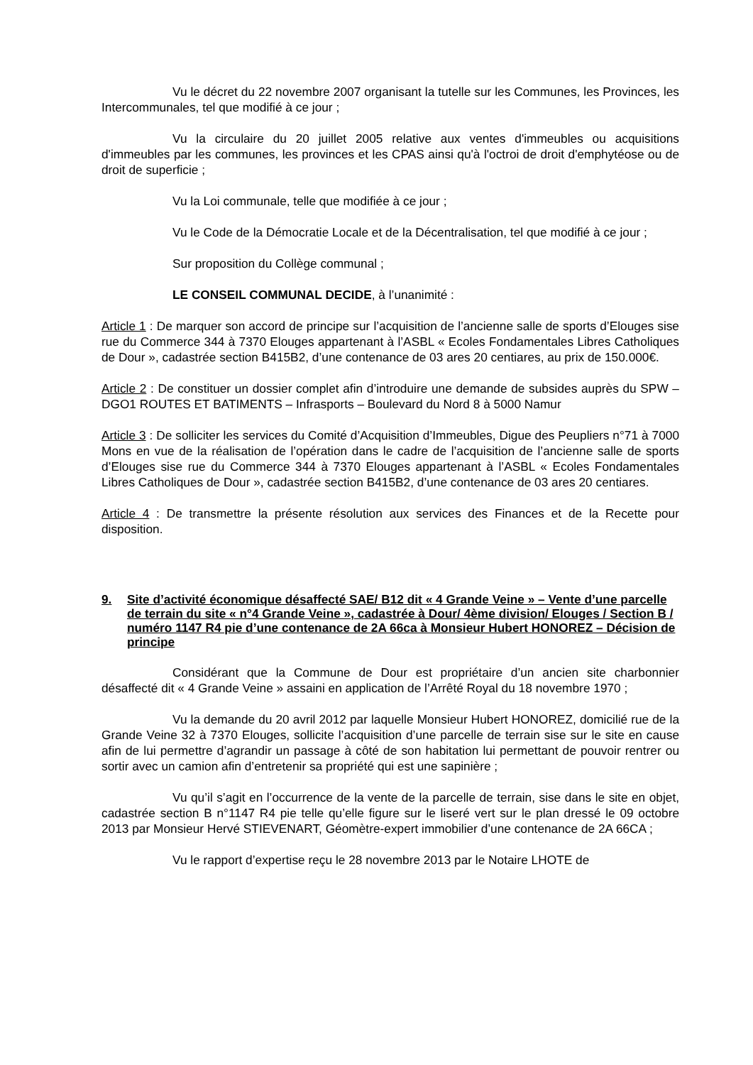Vu le décret du 22 novembre 2007 organisant la tutelle sur les Communes, les Provinces, les Intercommunales, tel que modifié à ce jour ;
Vu la circulaire du 20 juillet 2005 relative aux ventes d'immeubles ou acquisitions d'immeubles par les communes, les provinces et les CPAS ainsi qu'à l'octroi de droit d'emphytéose ou de droit de superficie ;
Vu la Loi communale, telle que modifiée à ce jour ;
Vu le Code de la Démocratie Locale et de la Décentralisation, tel que modifié à ce jour ;
Sur proposition du Collège communal ;
LE CONSEIL COMMUNAL DECIDE, à l’unanimité :
Article 1 : De marquer son accord de principe sur l’acquisition de l’ancienne salle de sports d’Elouges sise rue du Commerce 344 à 7370 Elouges appartenant à l’ASBL « Ecoles Fondamentales Libres Catholiques de Dour », cadastrée section B415B2, d’une contenance de 03 ares 20 centiares, au prix de 150.000€.
Article 2 : De constituer un dossier complet afin d’introduire une demande de subsides auprès du SPW – DGO1 ROUTES ET BATIMENTS – Infrasports – Boulevard du Nord 8 à 5000 Namur
Article 3 : De solliciter les services du Comité d’Acquisition d’Immeubles, Digue des Peupliers n°71 à 7000 Mons en vue de la réalisation de l’opération dans le cadre de l’acquisition de l’ancienne salle de sports d’Elouges sise rue du Commerce 344 à 7370 Elouges appartenant à l’ASBL « Ecoles Fondamentales Libres Catholiques de Dour », cadastrée section B415B2, d’une contenance de 03 ares 20 centiares.
Article 4 : De transmettre la présente résolution aux services des Finances et de la Recette pour disposition.
9. Site d’activité économique désaffecté SAE/ B12 dit « 4 Grande Veine » – Vente d’une parcelle de terrain du site « n°4 Grande Veine », cadastrée à Dour/ 4ème division/ Elouges / Section B / numéro 1147 R4 pie d’une contenance de 2A 66ca à Monsieur Hubert HONOREZ – Décision de principe
Considérant que la Commune de Dour est propriétaire d’un ancien site charbonnier désaffecté dit « 4 Grande Veine » assaini en application de l’Arrêté Royal du 18 novembre 1970 ;
Vu la demande du 20 avril 2012 par laquelle Monsieur Hubert HONOREZ, domicilié rue de la Grande Veine 32 à 7370 Elouges, sollicite l’acquisition d’une parcelle de terrain sise sur le site en cause afin de lui permettre d’agrandir un passage à côté de son habitation lui permettant de pouvoir rentrer ou sortir avec un camion afin d’entretenir sa propriété qui est une sapinière ;
Vu qu’il s’agit en l’occurrence de la vente de la parcelle de terrain, sise dans le site en objet, cadastrée section B n°1147 R4 pie telle qu’elle figure sur le liseré vert sur le plan dressé le 09 octobre 2013 par Monsieur Hervé STIEVENART, Géomètre-expert immobilier d’une contenance de 2A 66CA ;
Vu le rapport d’expertise reçu le 28 novembre 2013 par le Notaire LHOTE de